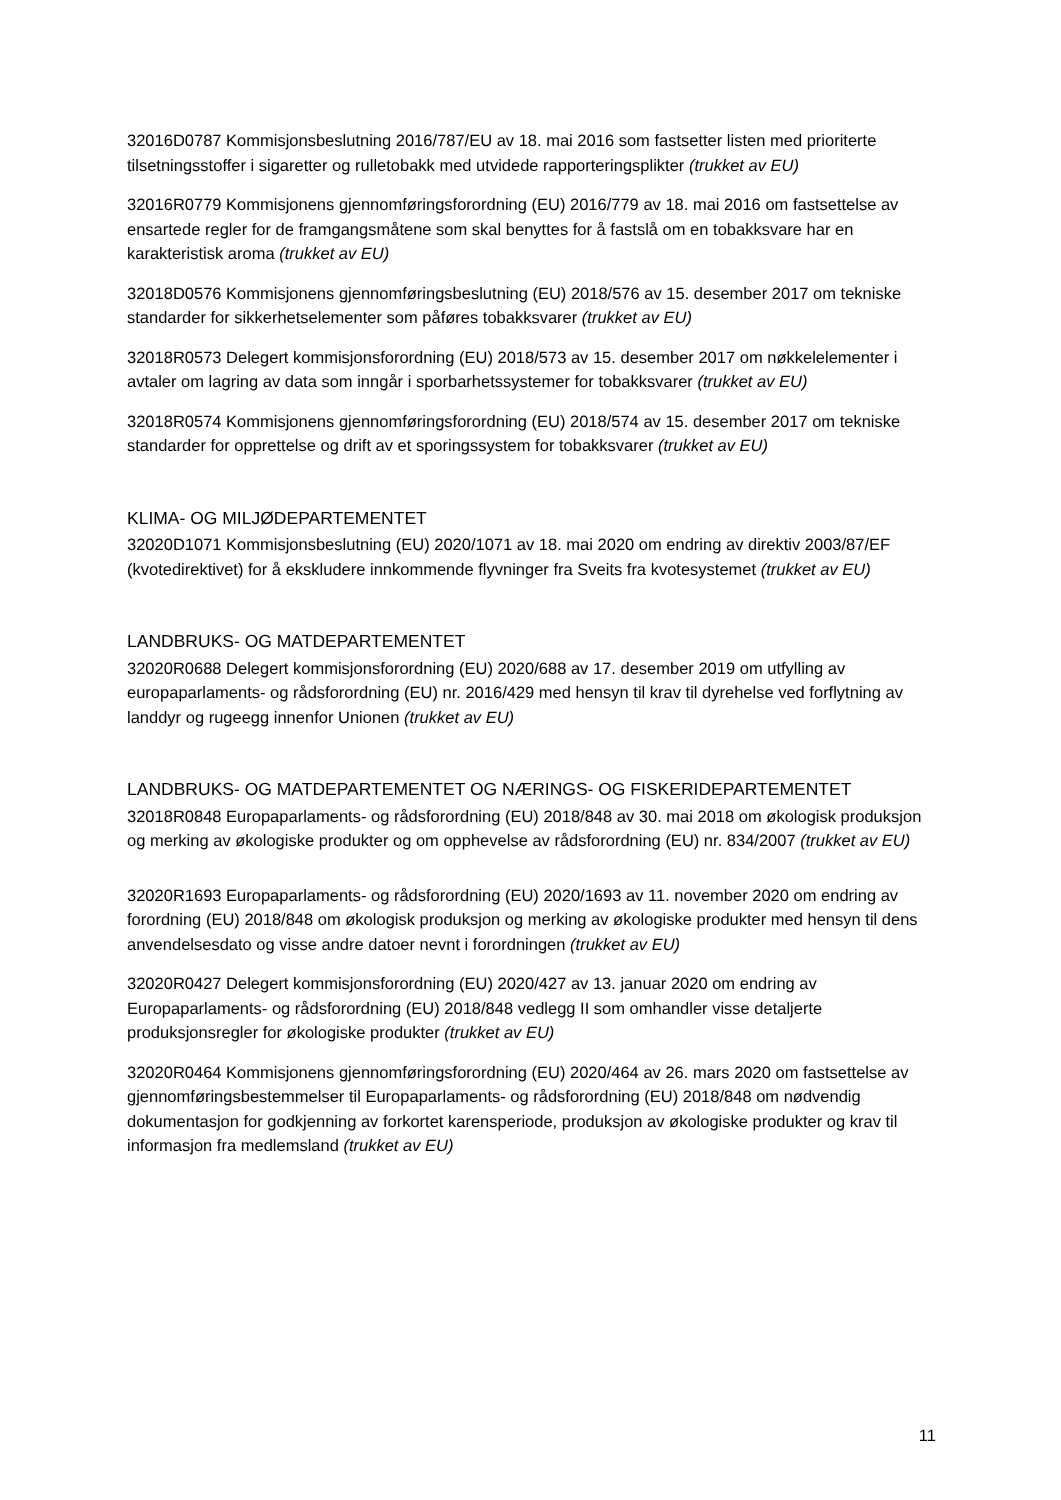32016D0787 Kommisjonsbeslutning 2016/787/EU av 18. mai 2016 som fastsetter listen med prioriterte tilsetningsstoffer i sigaretter og rulletobakk med utvidede rapporteringsplikter (trukket av EU)
32016R0779 Kommisjonens gjennomføringsforordning (EU) 2016/779 av 18. mai 2016 om fastsettelse av ensartede regler for de framgangsmåtene som skal benyttes for å fastslå om en tobakksvare har en karakteristisk aroma (trukket av EU)
32018D0576 Kommisjonens gjennomføringsbeslutning (EU) 2018/576 av 15. desember 2017 om tekniske standarder for sikkerhetselementer som påføres tobakksvarer (trukket av EU)
32018R0573 Delegert kommisjonsforordning (EU) 2018/573 av 15. desember 2017 om nøkkelelementer i avtaler om lagring av data som inngår i sporbarhetssystemer for tobakksvarer (trukket av EU)
32018R0574 Kommisjonens gjennomføringsforordning (EU) 2018/574 av 15. desember 2017 om tekniske standarder for opprettelse og drift av et sporingssystem for tobakksvarer (trukket av EU)
KLIMA- OG MILJØDEPARTEMENTET
32020D1071 Kommisjonsbeslutning (EU) 2020/1071 av 18. mai 2020 om endring av direktiv 2003/87/EF (kvotedirektivet) for å ekskludere innkommende flyvninger fra Sveits fra kvotesystemet (trukket av EU)
LANDBRUKS- OG MATDEPARTEMENTET
32020R0688 Delegert kommisjonsforordning (EU) 2020/688 av 17. desember 2019 om utfylling av europaparlaments- og rådsforordning (EU) nr. 2016/429 med hensyn til krav til dyrehelse ved forflytning av landdyr og rugeegg innenfor Unionen (trukket av EU)
LANDBRUKS- OG MATDEPARTEMENTET OG NÆRINGS- OG FISKERIDEPARTEMENTET
32018R0848 Europaparlaments- og rådsforordning (EU) 2018/848 av 30. mai 2018 om økologisk produksjon og merking av økologiske produkter og om opphevelse av rådsforordning (EU) nr. 834/2007 (trukket av EU)
32020R1693 Europaparlaments- og rådsforordning (EU) 2020/1693 av 11. november 2020 om endring av forordning (EU) 2018/848 om økologisk produksjon og merking av økologiske produkter med hensyn til dens anvendelsesdato og visse andre datoer nevnt i forordningen (trukket av EU)
32020R0427 Delegert kommisjonsforordning (EU) 2020/427 av 13. januar 2020 om endring av Europaparlaments- og rådsforordning (EU) 2018/848 vedlegg II som omhandler visse detaljerte produksjonsregler for økologiske produkter (trukket av EU)
32020R0464 Kommisjonens gjennomføringsforordning (EU) 2020/464 av 26. mars 2020 om fastsettelse av gjennomføringsbestemmelser til Europaparlaments- og rådsforordning (EU) 2018/848 om nødvendig dokumentasjon for godkjenning av forkortet karensperiode, produksjon av økologiske produkter og krav til informasjon fra medlemsland (trukket av EU)
11